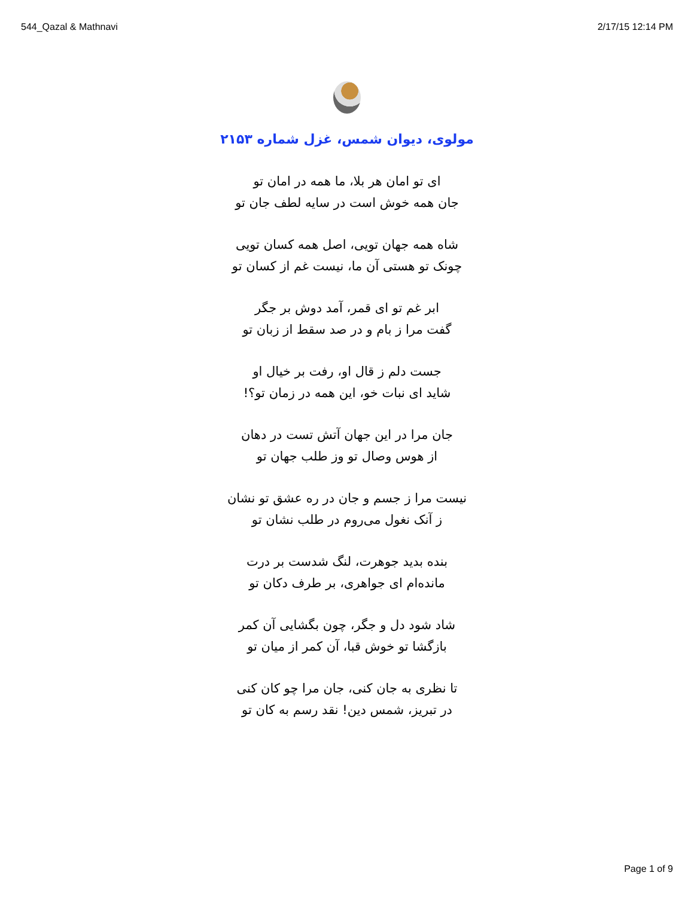544_Qazal & Mathnavi 2/17/15 12:14 PM
مولوی، دیوان شمس، غزل شماره ۲۱۵۳
ای تو امان هر بلا، ما همه در امان تو
جان همه خوش است در سایه لطف جان تو
شاه همه جهان تویی، اصل همه کسان تویی
چونک تو هستی آن ما، نیست غم از کسان تو
ابر غم تو ای قمر، آمد دوش بر جگر
گفت مرا ز بام و در صد سقط از زبان تو
جست دلم ز قال او، رفت بر خیال او
شاید ای نبات خو، این همه در زمان تو؟!
جان مرا در این جهان آتش تست در دهان
از هوس وصال تو وز طلب جهان تو
نیست مرا ز جسم و جان در ره عشق تو نشان
ز آنک نغول می‌روم در طلب نشان تو
بنده بدید جوهرت، لنگ شدست بر درت
مانده‌ام ای جواهری، بر طرف دکان تو
شاد شود دل و جگر، چون بگشایی آن کمر
بازگشا تو خوش قبا، آن کمر از میان تو
تا نظری به جان کنی، جان مرا چو کان کنی
در تبریز، شمس دین! نقد رسم به کان تو
Page 1 of 9